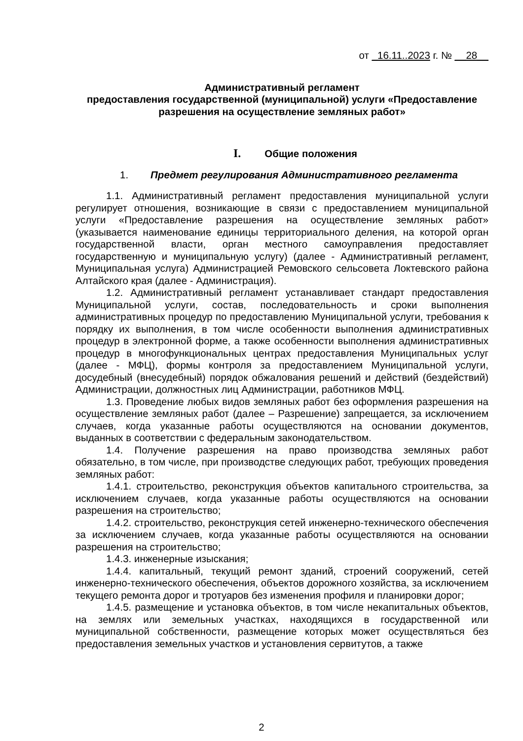от _16.11..2023 г. № __28__
Административный регламент
предоставления государственной (муниципальной) услуги «Предоставление разрешения на осуществление земляных работ»
I. Общие положения
1. Предмет регулирования Административного регламента
1.1. Административный регламент предоставления муниципальной услуги регулирует отношения, возникающие в связи с предоставлением муниципальной услуги «Предоставление разрешения на осуществление земляных работ» (указывается наименование единицы территориального деления, на которой орган государственной власти, орган местного самоуправления предоставляет государственную и муниципальную услугу) (далее - Административный регламент, Муниципальная услуга) Администрацией Ремовского сельсовета Локтевского района Алтайского края (далее - Администрация).
1.2. Административный регламент устанавливает стандарт предоставления Муниципальной услуги, состав, последовательность и сроки выполнения административных процедур по предоставлению Муниципальной услуги, требования к порядку их выполнения, в том числе особенности выполнения административных процедур в электронной форме, а также особенности выполнения административных процедур в многофункциональных центрах предоставления Муниципальных услуг (далее - МФЦ), формы контроля за предоставлением Муниципальной услуги, досудебный (внесудебный) порядок обжалования решений и действий (бездействий) Администрации, должностных лиц Администрации, работников МФЦ.
1.3. Проведение любых видов земляных работ без оформления разрешения на осуществление земляных работ (далее – Разрешение) запрещается, за исключением случаев, когда указанные работы осуществляются на основании документов, выданных в соответствии с федеральным законодательством.
1.4. Получение разрешения на право производства земляных работ обязательно, в том числе, при производстве следующих работ, требующих проведения земляных работ:
1.4.1. строительство, реконструкция объектов капитального строительства, за исключением случаев, когда указанные работы осуществляются на основании разрешения на строительство;
1.4.2. строительство, реконструкция сетей инженерно-технического обеспечения за исключением случаев, когда указанные работы осуществляются на основании разрешения на строительство;
1.4.3. инженерные изыскания;
1.4.4. капитальный, текущий ремонт зданий, строений сооружений, сетей инженерно-технического обеспечения, объектов дорожного хозяйства, за исключением текущего ремонта дорог и тротуаров без изменения профиля и планировки дорог;
1.4.5. размещение и установка объектов, в том числе некапитальных объектов, на землях или земельных участках, находящихся в государственной или муниципальной собственности, размещение которых может осуществляться без предоставления земельных участков и установления сервитутов, а также
2